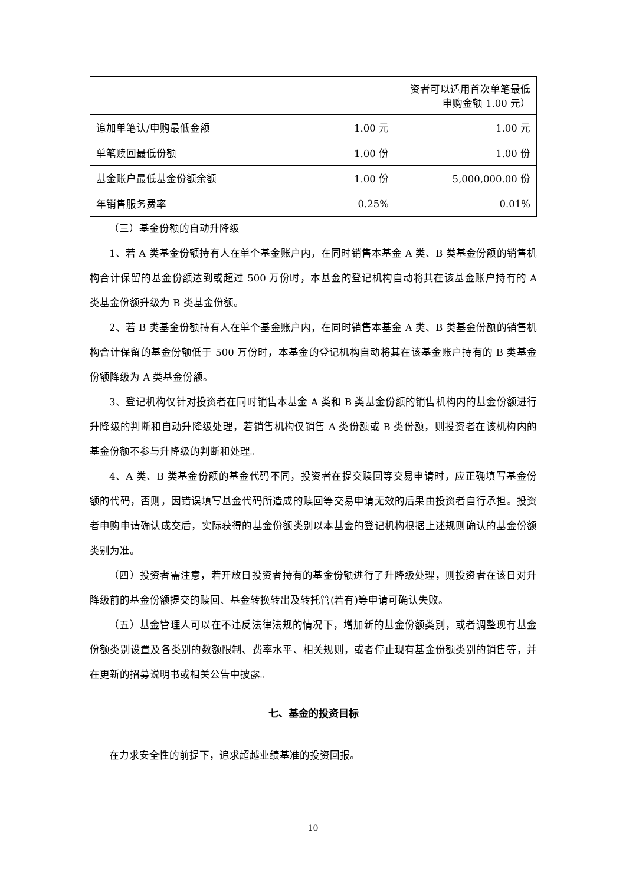| | | 资者可以适用首次单笔最低 申购金额 1.00 元） |
| 追加单笔认/申购最低金额 | 1.00 元 | 1.00 元 |
| 单笔赎回最低份额 | 1.00 份 | 1.00 份 |
| 基金账户最低基金份额余额 | 1.00 份 | 5,000,000.00 份 |
| 年销售服务费率 | 0.25% | 0.01% |
（三）基金份额的自动升降级
1、若 A 类基金份额持有人在单个基金账户内，在同时销售本基金 A 类、B 类基金份额的销售机构合计保留的基金份额达到或超过 500 万份时，本基金的登记机构自动将其在该基金账户持有的 A 类基金份额升级为 B 类基金份额。
2、若 B 类基金份额持有人在单个基金账户内，在同时销售本基金 A 类、B 类基金份额的销售机构合计保留的基金份额低于 500 万份时，本基金的登记机构自动将其在该基金账户持有的 B 类基金份额降级为 A 类基金份额。
3、登记机构仅针对投资者在同时销售本基金 A 类和 B 类基金份额的销售机构内的基金份额进行升降级的判断和自动升降级处理，若销售机构仅销售 A 类份额或 B 类份额，则投资者在该机构内的基金份额不参与升降级的判断和处理。
4、A 类、B 类基金份额的基金代码不同，投资者在提交赎回等交易申请时，应正确填写基金份额的代码，否则，因错误填写基金代码所造成的赎回等交易申请无效的后果由投资者自行承担。投资者申购申请确认成交后，实际获得的基金份额类别以本基金的登记机构根据上述规则确认的基金份额类别为准。
（四）投资者需注意，若开放日投资者持有的基金份额进行了升降级处理，则投资者在该日对升降级前的基金份额提交的赎回、基金转换转出及转托管(若有)等申请可确认失败。
（五）基金管理人可以在不违反法律法规的情况下，增加新的基金份额类别，或者调整现有基金份额类别设置及各类别的数额限制、费率水平、相关规则，或者停止现有基金份额类别的销售等，并在更新的招募说明书或相关公告中披露。
七、基金的投资目标
在力求安全性的前提下，追求超越业绩基准的投资回报。
10